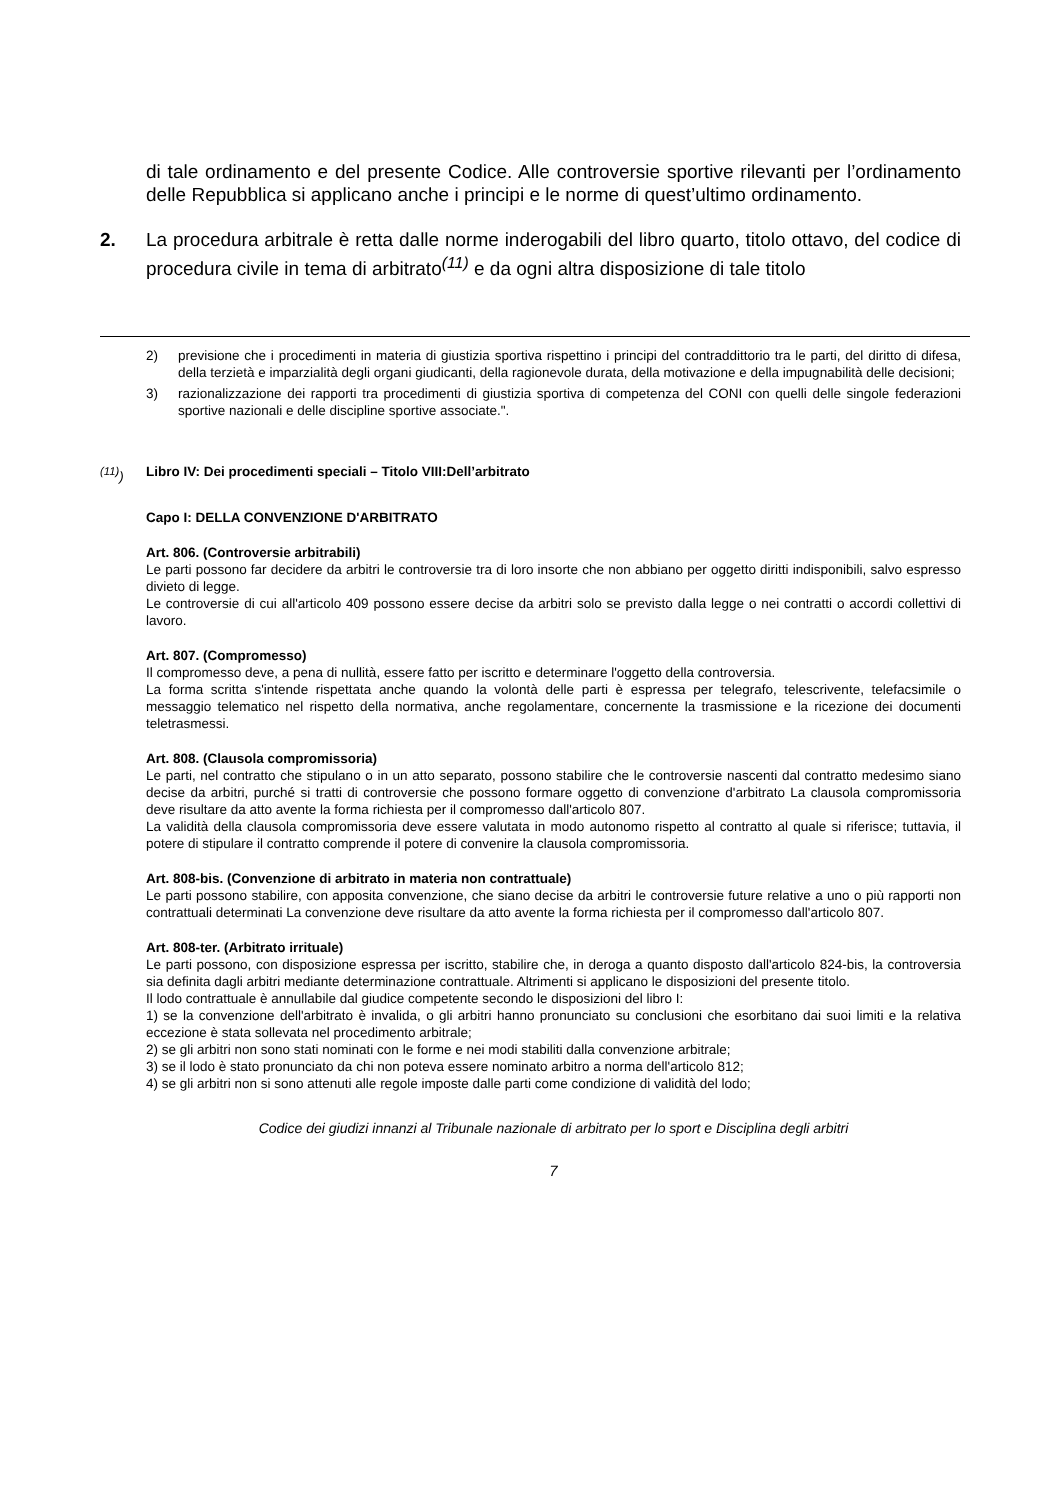di tale ordinamento e del presente Codice. Alle controversie sportive rilevanti per l’ordinamento delle Repubblica si applicano anche i principi e le norme di quest’ultimo ordinamento.
2. La procedura arbitrale è retta dalle norme inderogabili del libro quarto, titolo ottavo, del codice di procedura civile in tema di arbitrato<sup>(11)</sup> e da ogni altra disposizione di tale titolo
2) previsione che i procedimenti in materia di giustizia sportiva rispettino i principi del contraddittorio tra le parti, del diritto di difesa, della terzietà e imparzialità degli organi giudicanti, della ragionevole durata, della motivazione e della impugnabilità delle decisioni;
3) razionalizzazione dei rapporti tra procedimenti di giustizia sportiva di competenza del CONI con quelli delle singole federazioni sportive nazionali e delle discipline sportive associate.".
<sup>(11)</sup>) Libro IV: Dei procedimenti speciali – Titolo VIII:Dell’arbitrato
Capo I: DELLA CONVENZIONE D'ARBITRATO
Art. 806. (Controversie arbitrabili)
Le parti possono far decidere da arbitri le controversie tra di loro insorte che non abbiano per oggetto diritti indisponibili, salvo espresso divieto di legge.
Le controversie di cui all'articolo 409 possono essere decise da arbitri solo se previsto dalla legge o nei contratti o accordi collettivi di lavoro.
Art. 807. (Compromesso)
Il compromesso deve, a pena di nullità, essere fatto per iscritto e determinare l'oggetto della controversia.
La forma scritta s'intende rispettata anche quando la volontà delle parti è espressa per telegrafo, telescrivente, telefacsimile o messaggio telematico nel rispetto della normativa, anche regolamentare, concernente la trasmissione e la ricezione dei documenti teletrasmessi.
Art. 808. (Clausola compromissoria)
Le parti, nel contratto che stipulano o in un atto separato, possono stabilire che le controversie nascenti dal contratto medesimo siano decise da arbitri, purché si tratti di controversie che possono formare oggetto di convenzione d'arbitrato La clausola compromissoria deve risultare da atto avente la forma richiesta per il compromesso dall'articolo 807.
La validità della clausola compromissoria deve essere valutata in modo autonomo rispetto al contratto al quale si riferisce; tuttavia, il potere di stipulare il contratto comprende il potere di convenire la clausola compromissoria.
Art. 808-bis. (Convenzione di arbitrato in materia non contrattuale)
Le parti possono stabilire, con apposita convenzione, che siano decise da arbitri le controversie future relative a uno o più rapporti non contrattuali determinati La convenzione deve risultare da atto avente la forma richiesta per il compromesso dall'articolo 807.
Art. 808-ter. (Arbitrato irrituale)
Le parti possono, con disposizione espressa per iscritto, stabilire che, in deroga a quanto disposto dall'articolo 824-bis, la controversia sia definita dagli arbitri mediante determinazione contrattuale. Altrimenti si applicano le disposizioni del presente titolo.
Il lodo contrattuale è annullabile dal giudice competente secondo le disposizioni del libro I:
1) se la convenzione dell'arbitrato è invalida, o gli arbitri hanno pronunciato su conclusioni che esorbitano dai suoi limiti e la relativa eccezione è stata sollevata nel procedimento arbitrale;
2) se gli arbitri non sono stati nominati con le forme e nei modi stabiliti dalla convenzione arbitrale;
3) se il lodo è stato pronunciato da chi non poteva essere nominato arbitro a norma dell'articolo 812;
4) se gli arbitri non si sono attenuti alle regole imposte dalle parti come condizione di validità del lodo;
Codice dei giudizi innanzi al Tribunale nazionale di arbitrato per lo sport e Disciplina degli arbitri
7